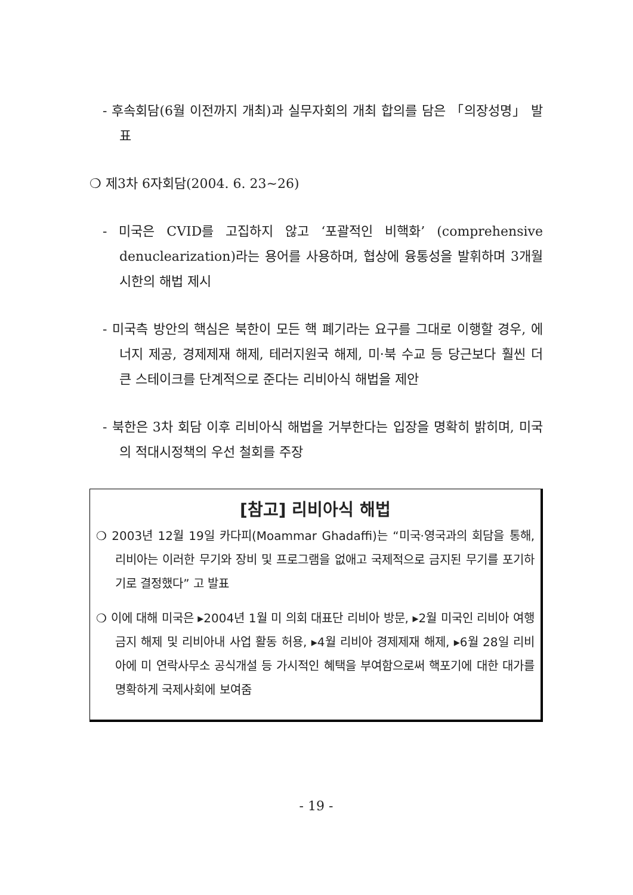- 후속회담(6월 이전까지 개최)과 실무자회의 개최 합의를 담은 「의장성명」 발표
❍ 제3차 6자회담(2004. 6. 23~26)
- 미국은 CVID를 고집하지 않고 ‘포괄적인 비핵화’ (comprehensive denuclearization)라는 용어를 사용하며, 협상에 융통성을 발휘하며 3개월 시한의 해법 제시
- 미국측 방안의 핵심은 북한이 모든 핵 폐기라는 요구를 그대로 이행할 경우, 에너지 제공, 경제제재 해제, 테러지원국 해제, 미·북 수교 등 당근보다 훨씬 더 큰 스테이크를 단계적으로 준다는 리비아식 해법을 제안
- 북한은 3차 회담 이후 리비아식 해법을 거부한다는 입장을 명확히 밝히며, 미국의 적대시정책의 우선 철회를 주장
[참고] 리비아식 해법
❍ 2003년 12월 19일 카다피(Moammar Ghadaffi)는 “미국·영국과의 회담을 통해, 리비아는 이러한 무기와 장비 및 프로그램을 없애고 국제적으로 금지된 무기를 포기하기로 결정했다” 고 발표
❍ 이에 대해 미국은 ▸2004년 1월 미 의회 대표단 리비아 방문, ▸2월 미국인 리비아 여행금지 해제 및 리비아내 사업 활동 허용, ▸4월 리비아 경제제재 해제, ▸6월 28일 리비아에 미 연락사무소 공식개설 등 가시적인 혜택을 부여함으로써 핵포기에 대한 대가를 명확하게 국제사회에 보여줌
- 19 -